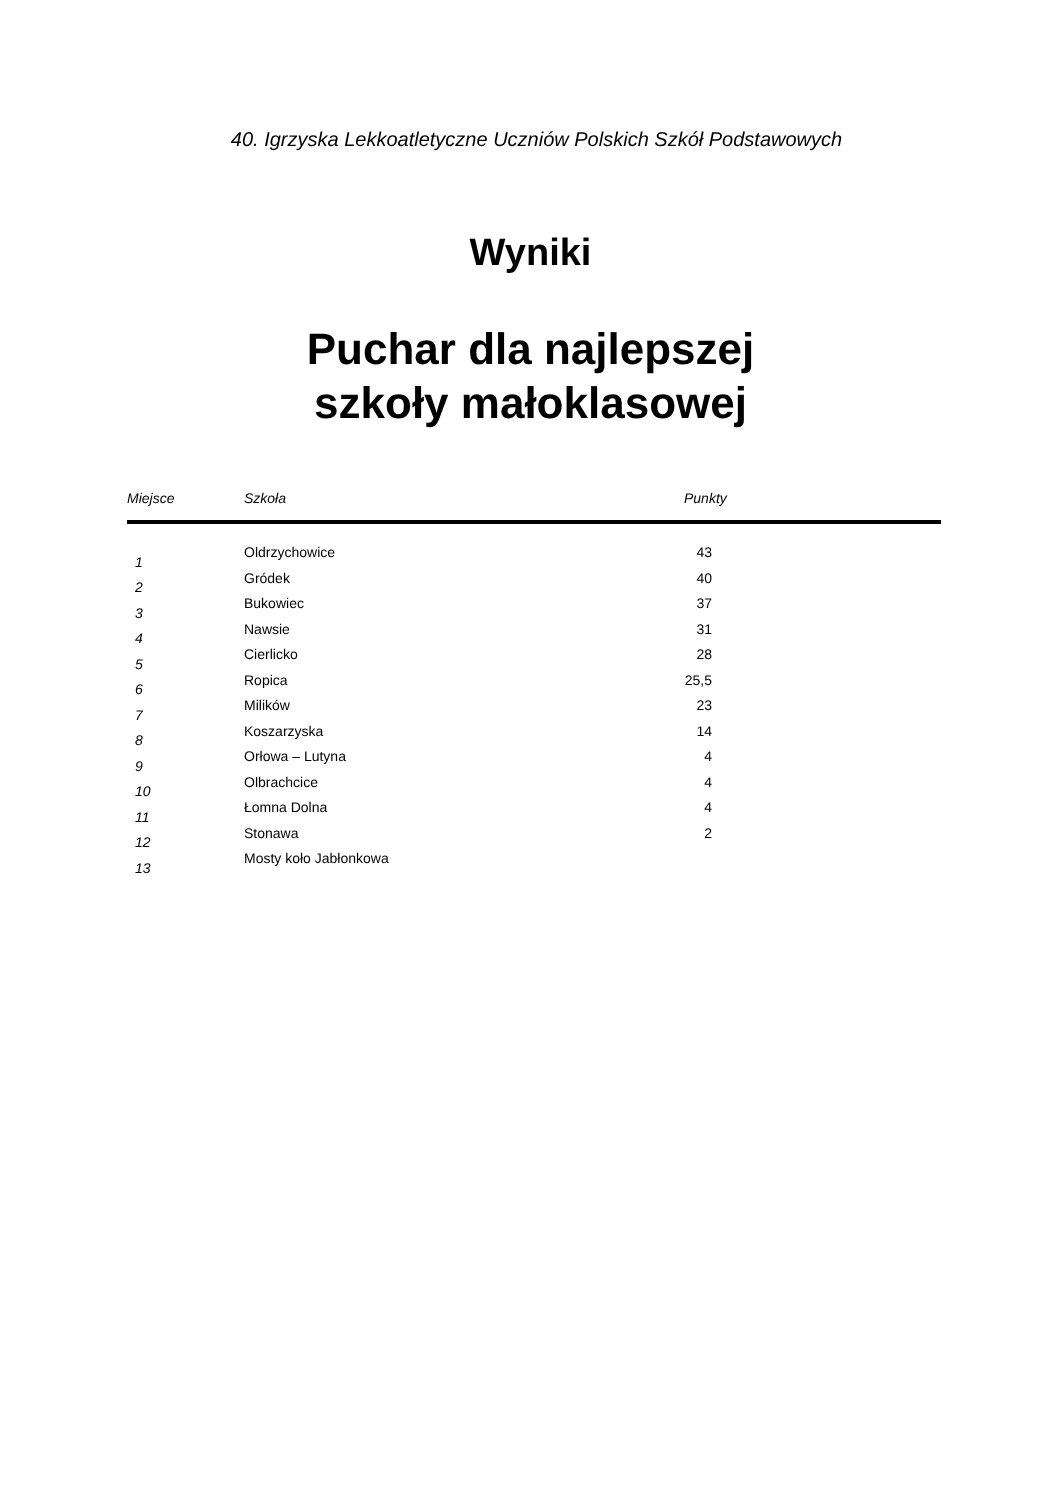40. Igrzyska Lekkoatletyczne Uczniów Polskich Szkół Podstawowych
Wyniki
Puchar dla najlepszej
szkoły małoklasowej
| Miejsce | Szkoła | Punkty |
| --- | --- | --- |
| 1 | Oldrzychowice | 43 |
| 2 | Gródek | 40 |
| 3 | Bukowiec | 37 |
| 4 | Nawsie | 31 |
| 5 | Cierlicko | 28 |
| 6 | Ropica | 25,5 |
| 7 | Milików | 23 |
| 8 | Koszarzyska | 14 |
| 9 | Orłowa – Lutyna | 4 |
| 10 | Olbrachcice | 4 |
| 11 | Łomna Dolna | 4 |
| 12 | Stonawa | 2 |
| 13 | Mosty koło Jabłonkowa | |